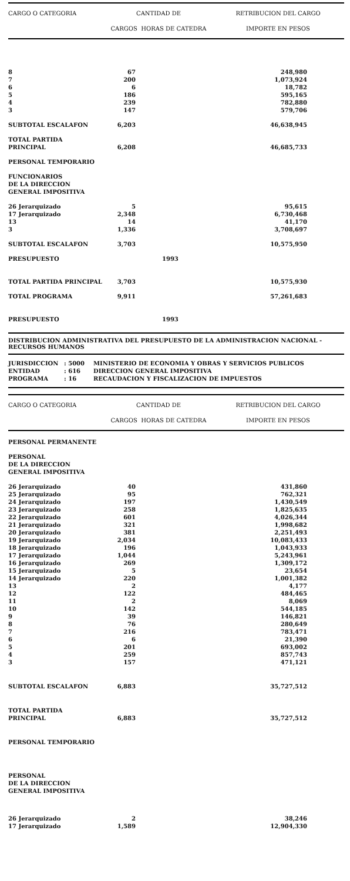| CARGO O CATEGORIA | CANTIDAD DE CARGOS HORAS DE CATEDRA | | RETRIBUCION DEL CARGO IMPORTE EN PESOS | |
| --- | --- | --- | --- | --- |
| 8 | 67 | | 248,980 | |
| 7 | 200 | | 1,073,924 | |
| 6 | 6 | | 18,782 | |
| 5 | 186 | | 595,165 | |
| 4 | 239 | | 782,880 | |
| 3 | 147 | | 579,706 | |
| SUBTOTAL ESCALAFON | 6,203 | | 46,638,945 | |
| TOTAL PARTIDA PRINCIPAL | 6,208 | | 46,685,733 | |
| PERSONAL TEMPORARIO | | | | |
| FUNCIONARIOS DE LA DIRECCION GENERAL IMPOSITIVA | | | | |
| 26 Jerarquizado | 5 | | 95,615 | |
| 17 Jerarquizado | 2,348 | | 6,730,468 | |
| 13 | 14 | | 41,170 | |
| 3 | 1,336 | | 3,708,697 | |
| SUBTOTAL ESCALAFON | 3,703 | | 10,575,950 | |
| PRESUPUESTO | | 1993 | | |
| TOTAL PARTIDA PRINCIPAL | 3,703 | | 10,575,930 | |
| TOTAL PROGRAMA | 9,911 | | 57,261,683 | |
| PRESUPUESTO | | 1993 | | |
DISTRIBUCION ADMINISTRATIVA DEL PRESUPUESTO DE LA ADMINISTRACION NACIONAL -
RECURSOS HUMANOS
JURISDICCION: 5000 MINISTERIO DE ECONOMIA Y OBRAS Y SERVICIOS PUBLICOS
ENTIDAD: 616 DIRECCION GENERAL IMPOSITIVA
PROGRAMA: 16 RECAUDACION Y FISCALIZACION DE IMPUESTOS
| CARGO O CATEGORIA | CANTIDAD DE CARGOS HORAS DE CATEDRA | | RETRIBUCION DEL CARGO IMPORTE EN PESOS | |
| --- | --- | --- | --- | --- |
| PERSONAL PERMANENTE | | | | |
| PERSONAL DE LA DIRECCION GENERAL IMPOSITIVA | | | | |
| 26 Jerarquizado | 40 | | 431,860 | |
| 25 Jerarquizado | 95 | | 762,321 | |
| 24 Jerarquizado | 197 | | 1,430,549 | |
| 23 Jerarquizado | 258 | | 1,825,635 | |
| 22 Jerarquizado | 601 | | 4,026,344 | |
| 21 Jerarquizado | 321 | | 1,998,682 | |
| 20 Jerarquizado | 381 | | 2,251,493 | |
| 19 Jerarquizado | 2,034 | | 10,083,433 | |
| 18 Jerarquizado | 196 | | 1,043,933 | |
| 17 Jerarquizado | 1,044 | | 5,243,961 | |
| 16 Jerarquizado | 269 | | 1,309,172 | |
| 15 Jerarquizado | 5 | | 23,654 | |
| 14 Jerarquizado | 220 | | 1,001,382 | |
| 13 | 2 | | 4,177 | |
| 12 | 122 | | 484,465 | |
| 11 | 2 | | 8,069 | |
| 10 | 142 | | 544,185 | |
| 9 | 39 | | 146,821 | |
| 8 | 76 | | 280,649 | |
| 7 | 216 | | 783,471 | |
| 6 | 6 | | 21,390 | |
| 5 | 201 | | 693,002 | |
| 4 | 259 | | 857,743 | |
| 3 | 157 | | 471,121 | |
| SUBTOTAL ESCALAFON | 6,883 | | 35,727,512 | |
| TOTAL PARTIDA PRINCIPAL | 6,883 | | 35,727,512 | |
| PERSONAL TEMPORARIO | | | | |
| PERSONAL DE LA DIRECCION GENERAL IMPOSITIVA | | | | |
| 26 Jerarquizado | 2 | | 38,246 | |
| 17 Jerarquizado | 1,589 | | 12,904,330 | |